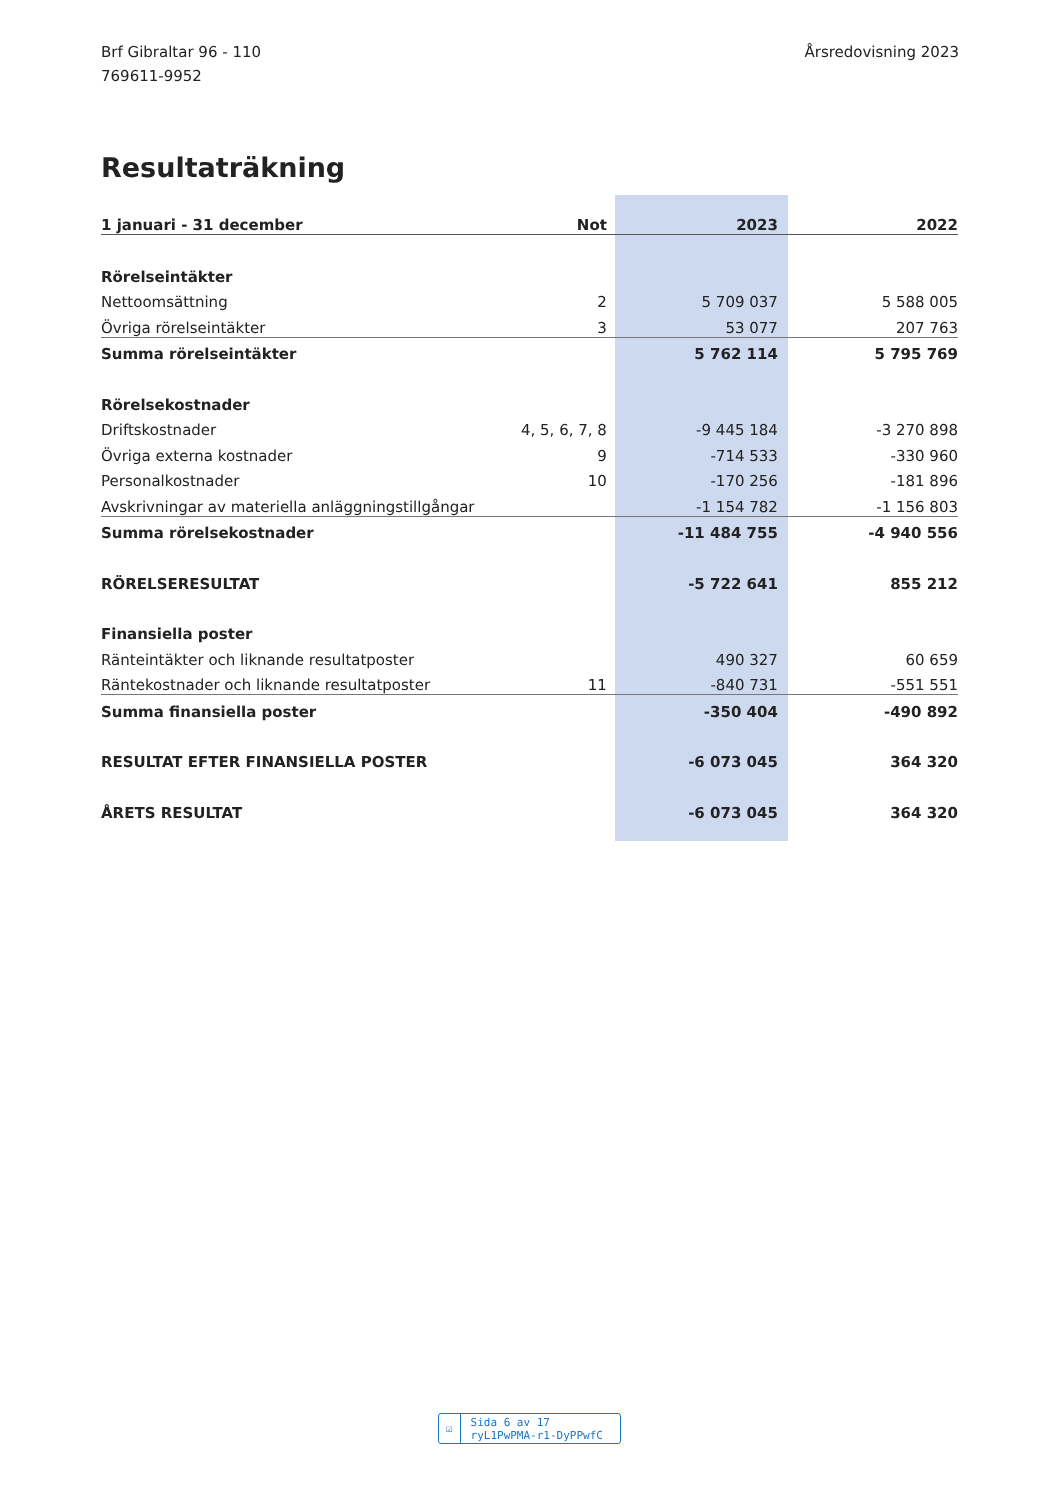Brf Gibraltar 96 - 110
769611-9952
Årsredovisning 2023
Resultaträkning
| 1 januari - 31 december | Not | 2023 | 2022 |
| --- | --- | --- | --- |
| Rörelseintäkter | | | |
| Nettoomsättning | 2 | 5 709 037 | 5 588 005 |
| Övriga rörelseintäkter | 3 | 53 077 | 207 763 |
| Summa rörelseintäkter | | 5 762 114 | 5 795 769 |
| Rörelsekostnader | | | |
| Driftskostnader | 4, 5, 6, 7, 8 | -9 445 184 | -3 270 898 |
| Övriga externa kostnader | 9 | -714 533 | -330 960 |
| Personalkostnader | 10 | -170 256 | -181 896 |
| Avskrivningar av materiella anläggningstillgångar | | -1 154 782 | -1 156 803 |
| Summa rörelsekostnader | | -11 484 755 | -4 940 556 |
| RÖRELSERESULTAT | | -5 722 641 | 855 212 |
| Finansiella poster | | | |
| Ränteintäkter och liknande resultatposter | | 490 327 | 60 659 |
| Räntekostnader och liknande resultatposter | 11 | -840 731 | -551 551 |
| Summa finansiella poster | | -350 404 | -490 892 |
| RESULTAT EFTER FINANSIELLA POSTER | | -6 073 045 | 364 320 |
| ÅRETS RESULTAT | | -6 073 045 | 364 320 |
☑ Sida 6 av 17 ryL1PwPMA-r1-DyPPwfC